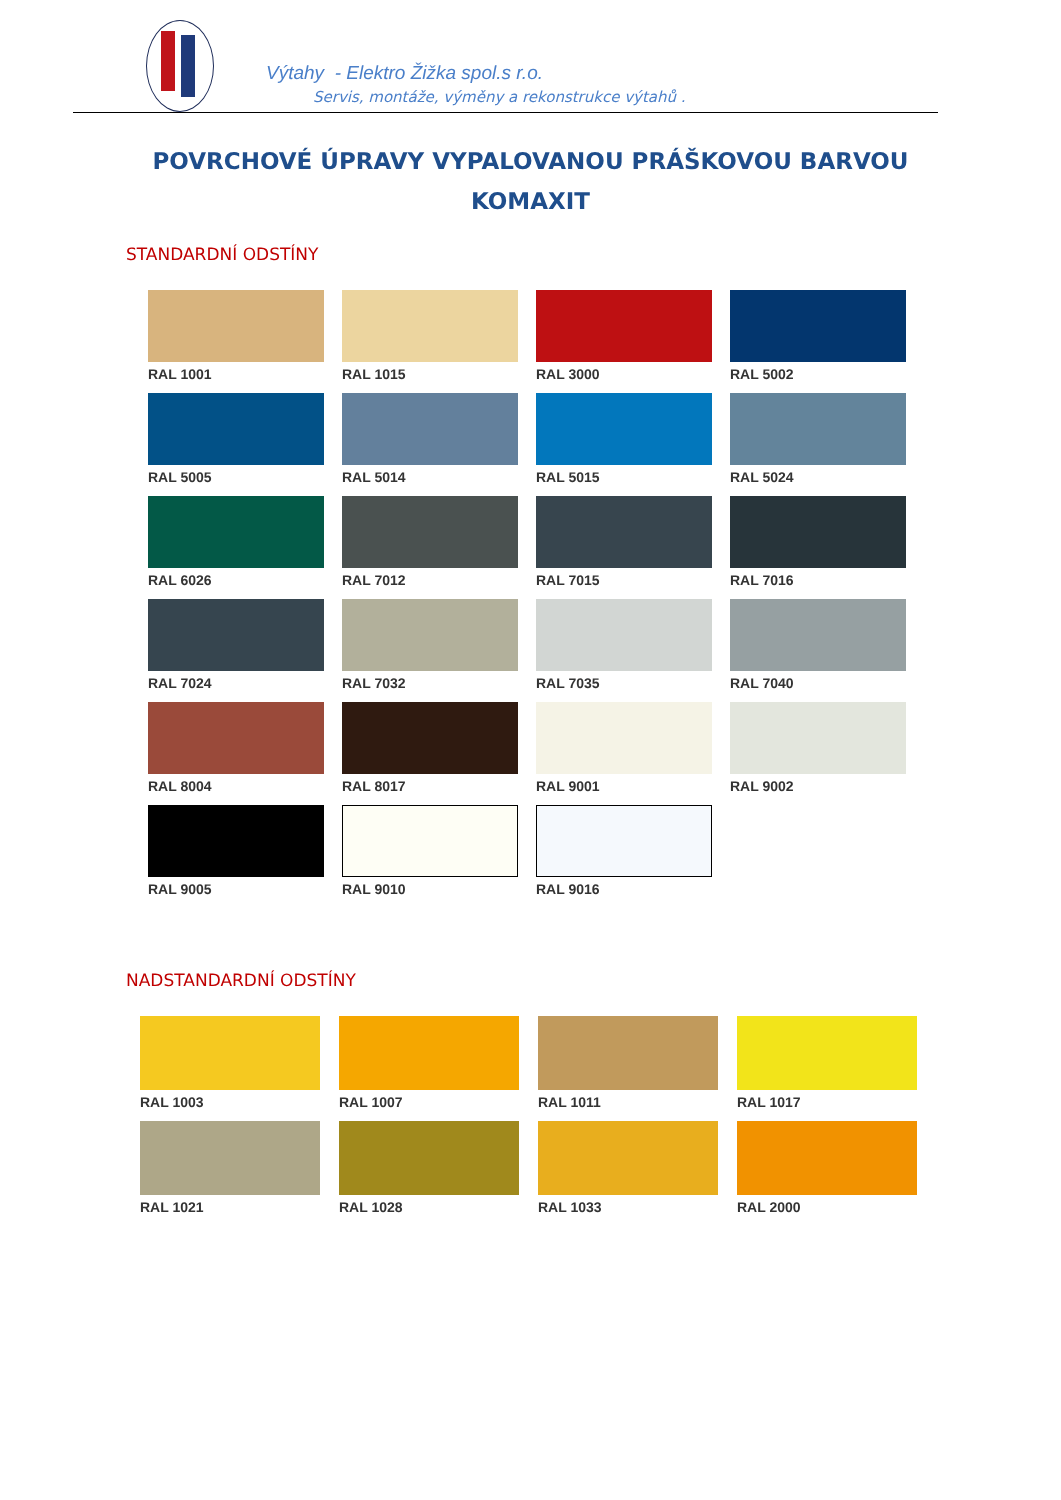Výtahy - Elektro Žižka spol.s r.o.
Servis, montáže, výměny a rekonstrukce výtahů .
POVRCHOVÉ ÚPRAVY VYPALOVANOU PRÁŠKOVOU BARVOU
KOMAXIT
STANDARDNÍ ODSTÍNY
RAL 1001
RAL 1015
RAL 3000
RAL 5002
RAL 5005
RAL 5014
RAL 5015
RAL 5024
RAL 6026
RAL 7012
RAL 7015
RAL 7016
RAL 7024
RAL 7032
RAL 7035
RAL 7040
RAL 8004
RAL 8017
RAL 9001
RAL 9002
RAL 9005
RAL 9010
RAL 9016
NADSTANDARDNÍ ODSTÍNY
RAL 1003
RAL 1007
RAL 1011
RAL 1017
RAL 1021
RAL 1028
RAL 1033
RAL 2000